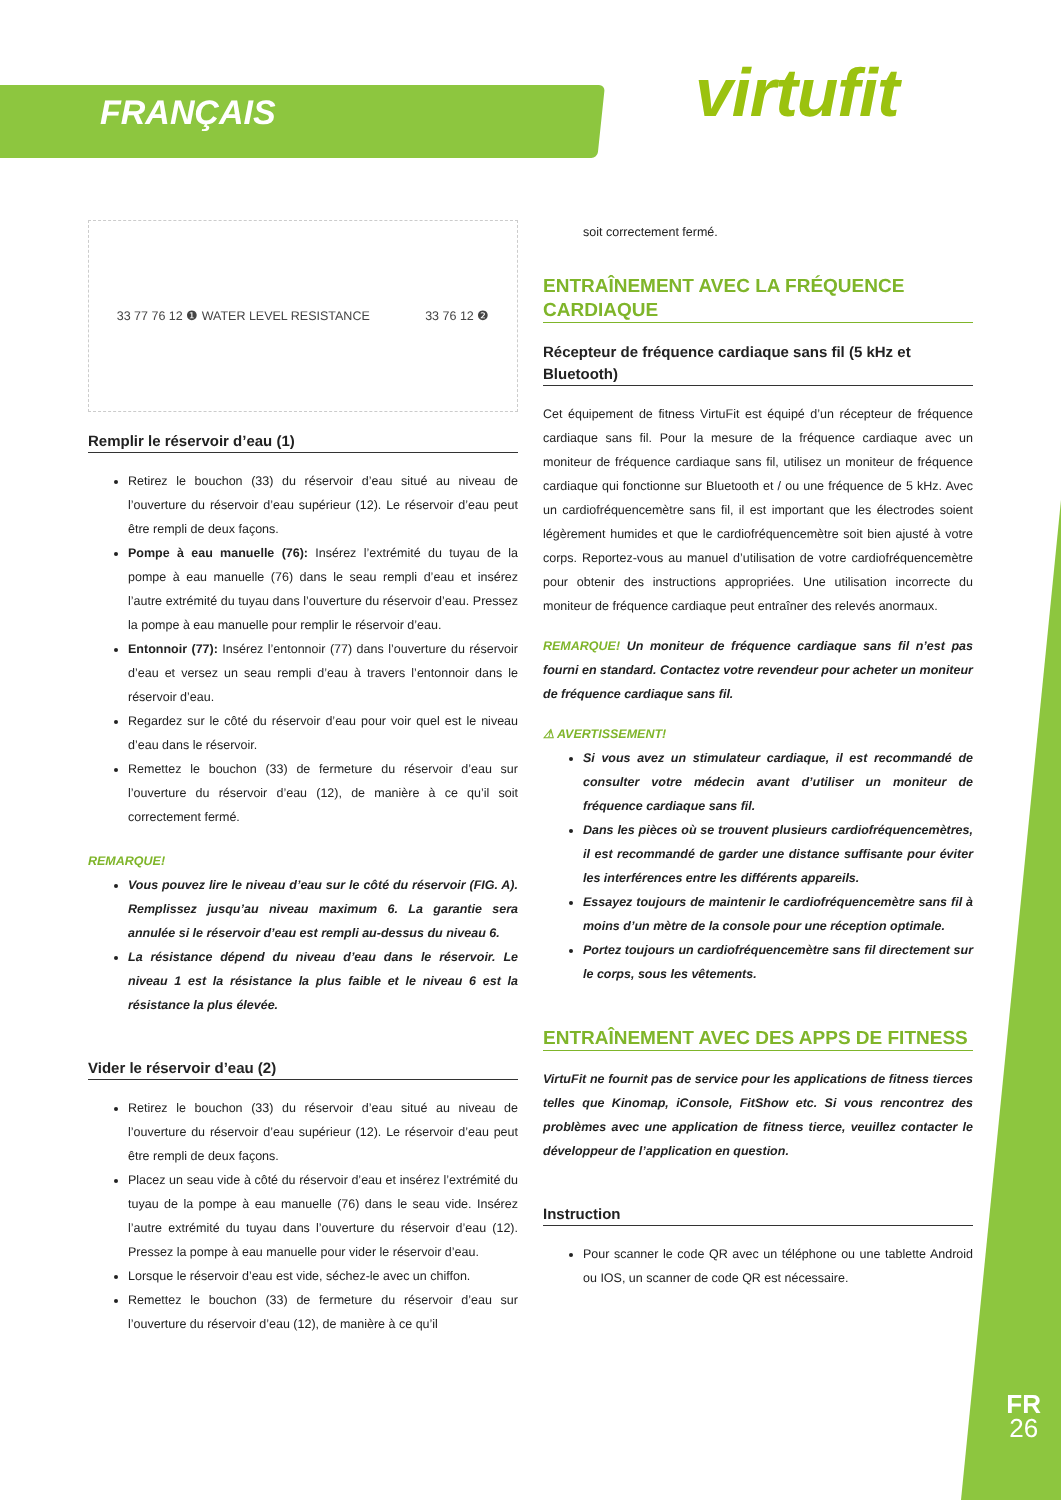FRANÇAIS virtufit
33 77 76 12 ❶ WATER LEVEL RESISTANCE 33 76 12 ❷
Remplir le réservoir d’eau (1)
Retirez le bouchon (33) du réservoir d’eau situé au niveau de l’ouverture du réservoir d’eau supérieur (12). Le réservoir d’eau peut être rempli de deux façons.
Pompe à eau manuelle (76): Insérez l’extrémité du tuyau de la pompe à eau manuelle (76) dans le seau rempli d’eau et insérez l’autre extrémité du tuyau dans l’ouverture du réservoir d’eau. Pressez la pompe à eau manuelle pour remplir le réservoir d’eau.
Entonnoir (77): Insérez l’entonnoir (77) dans l’ouverture du réservoir d’eau et versez un seau rempli d’eau à travers l’entonnoir dans le réservoir d’eau.
Regardez sur le côté du réservoir d’eau pour voir quel est le niveau d’eau dans le réservoir.
Remettez le bouchon (33) de fermeture du réservoir d’eau sur l’ouverture du réservoir d’eau (12), de manière à ce qu’il soit correctement fermé.
REMARQUE!
Vous pouvez lire le niveau d’eau sur le côté du réservoir (FIG. A). Remplissez jusqu’au niveau maximum 6. La garantie sera annulée si le réservoir d’eau est rempli au-dessus du niveau 6.
La résistance dépend du niveau d’eau dans le réservoir. Le niveau 1 est la résistance la plus faible et le niveau 6 est la résistance la plus élevée.
Vider le réservoir d’eau (2)
Retirez le bouchon (33) du réservoir d’eau situé au niveau de l’ouverture du réservoir d’eau supérieur (12). Le réservoir d’eau peut être rempli de deux façons.
Placez un seau vide à côté du réservoir d’eau et insérez l’extrémité du tuyau de la pompe à eau manuelle (76) dans le seau vide. Insérez l’autre extrémité du tuyau dans l’ouverture du réservoir d’eau (12). Pressez la pompe à eau manuelle pour vider le réservoir d’eau.
Lorsque le réservoir d’eau est vide, séchez-le avec un chiffon.
Remettez le bouchon (33) de fermeture du réservoir d’eau sur l’ouverture du réservoir d’eau (12), de manière à ce qu’il
soit correctement fermé.
ENTRAÎNEMENT AVEC LA FRÉQUENCE CARDIAQUE
Récepteur de fréquence cardiaque sans fil (5 kHz et Bluetooth)
Cet équipement de fitness VirtuFit est équipé d’un récepteur de fréquence cardiaque sans fil. Pour la mesure de la fréquence cardiaque avec un moniteur de fréquence cardiaque sans fil, utilisez un moniteur de fréquence cardiaque qui fonctionne sur Bluetooth et / ou une fréquence de 5 kHz. Avec un cardiofréquencemètre sans fil, il est important que les électrodes soient légèrement humides et que le cardiofréquencemètre soit bien ajusté à votre corps. Reportez-vous au manuel d’utilisation de votre cardiofréquencemètre pour obtenir des instructions appropriées. Une utilisation incorrecte du moniteur de fréquence cardiaque peut entraîner des relevés anormaux.
REMARQUE! Un moniteur de fréquence cardiaque sans fil n’est pas fourni en standard. Contactez votre revendeur pour acheter un moniteur de fréquence cardiaque sans fil.
⚠ AVERTISSEMENT!
Si vous avez un stimulateur cardiaque, il est recommandé de consulter votre médecin avant d’utiliser un moniteur de fréquence cardiaque sans fil.
Dans les pièces où se trouvent plusieurs cardiofréquencemètres, il est recommandé de garder une distance suffisante pour éviter les interférences entre les différents appareils.
Essayez toujours de maintenir le cardiofréquencemètre sans fil à moins d’un mètre de la console pour une réception optimale.
Portez toujours un cardiofréquencemètre sans fil directement sur le corps, sous les vêtements.
ENTRAÎNEMENT AVEC DES APPS DE FITNESS
VirtuFit ne fournit pas de service pour les applications de fitness tierces telles que Kinomap, iConsole, FitShow etc. Si vous rencontrez des problèmes avec une application de fitness tierce, veuillez contacter le développeur de l’application en question.
Instruction
Pour scanner le code QR avec un téléphone ou une tablette Android ou IOS, un scanner de code QR est nécessaire.
FR
26